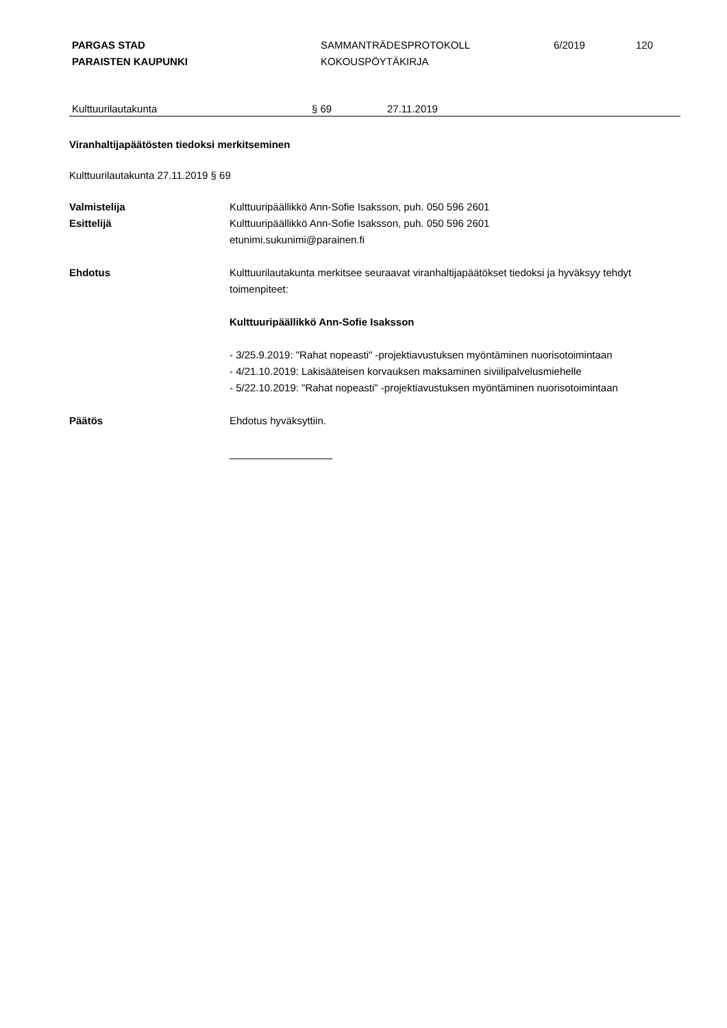PARGAS STAD
PARAISTEN KAUPUNKI
SAMMANTRÄDESPROTOKOLL
KOKOUSPÖYTÄKIRJA
6/2019 120
Kulttuurilautakunta § 69 27.11.2019
Viranhaltijapäätösten tiedoksi merkitseminen
Kulttuurilautakunta 27.11.2019 § 69
Valmistelija
Esittelijä
Kulttuuripäällikkö Ann-Sofie Isaksson, puh. 050 596 2601
Kulttuuripäällikkö Ann-Sofie Isaksson, puh. 050 596 2601
etunimi.sukunimi@parainen.fi
Ehdotus Kulttuurilautakunta merkitsee seuraavat viranhaltijapäätökset tiedoksi ja hyväksyy tehdyt toimenpiteet:
Kulttuuripäällikkö Ann-Sofie Isaksson
- 3/25.9.2019: "Rahat nopeasti" -projektiavustuksen myöntäminen nuorisotoimintaan
- 4/21.10.2019: Lakisääteisen korvauksen maksaminen siviilipalvelusmiehelle
- 5/22.10.2019: "Rahat nopeasti" -projektiavustuksen myöntäminen nuorisotoimintaan
Päätös Ehdotus hyväksyttiin.
__________________